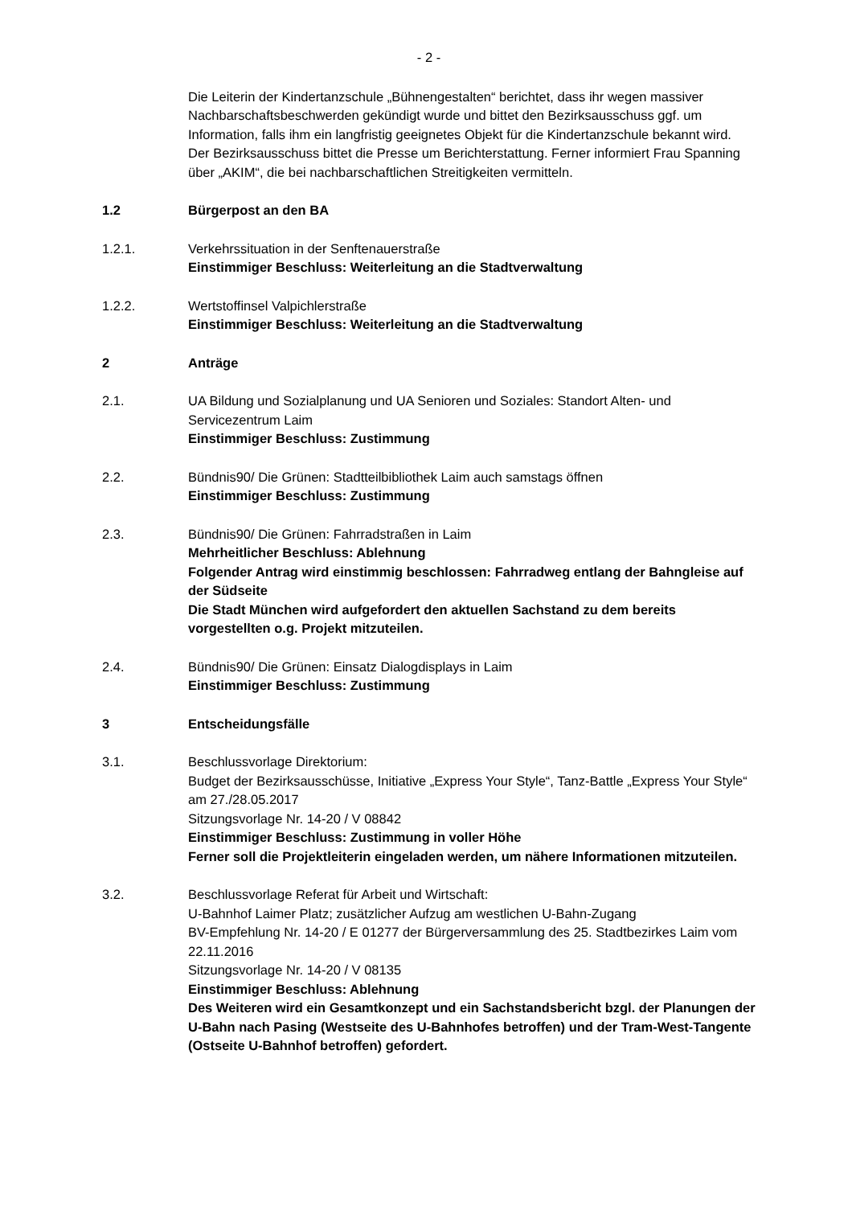- 2 -
Die Leiterin der Kindertanzschule „Bühnengestalten“ berichtet, dass ihr wegen massiver Nachbarschaftsbeschwerden gekündigt wurde und bittet den Bezirksausschuss ggf. um Information, falls ihm ein langfristig geeignetes Objekt für die Kindertanzschule bekannt wird.
Der Bezirksausschuss bittet die Presse um Berichterstattung. Ferner informiert Frau Spanning über „AKIM“, die bei nachbarschaftlichen Streitigkeiten vermitteln.
1.2 Bürgerpost an den BA
1.2.1. Verkehrssituation in der Senftenauerstraße
Einstimmiger Beschluss: Weiterleitung an die Stadtverwaltung
1.2.2. Wertstoffinsel Valpichlerstraße
Einstimmiger Beschluss: Weiterleitung an die Stadtverwaltung
2 Anträge
2.1. UA Bildung und Sozialplanung und UA Senioren und Soziales: Standort Alten- und Servicezentrum Laim
Einstimmiger Beschluss: Zustimmung
2.2. Bündnis90/ Die Grünen: Stadtteilbibliothek Laim auch samstags öffnen
Einstimmiger Beschluss: Zustimmung
2.3. Bündnis90/ Die Grünen: Fahrradstraßen in Laim
Mehrheitlicher Beschluss: Ablehnung
Folgender Antrag wird einstimmig beschlossen: Fahrradweg entlang der Bahngleise auf der Südseite
Die Stadt München wird aufgefordert den aktuellen Sachstand zu dem bereits vorgestellten o.g. Projekt mitzuteilen.
2.4. Bündnis90/ Die Grünen: Einsatz Dialogdisplays in Laim
Einstimmiger Beschluss: Zustimmung
3 Entscheidungsfälle
3.1. Beschlussvorlage Direktorium:
Budget der Bezirksausschüsse, Initiative „Express Your Style“, Tanz-Battle „Express Your Style“ am 27./28.05.2017
Sitzungsvorlage Nr. 14-20 / V 08842
Einstimmiger Beschluss: Zustimmung in voller Höhe
Ferner soll die Projektleiterin eingeladen werden, um nähere Informationen mitzuteilen.
3.2. Beschlussvorlage Referat für Arbeit und Wirtschaft:
U-Bahnhof Laimer Platz; zusätzlicher Aufzug am westlichen U-Bahn-Zugang
BV-Empfehlung Nr. 14-20 / E 01277 der Bürgerversammlung des 25. Stadtbezirkes Laim vom 22.11.2016
Sitzungsvorlage Nr. 14-20 / V 08135
Einstimmiger Beschluss: Ablehnung
Des Weiteren wird ein Gesamtkonzept und ein Sachstandsbericht bzgl. der Planungen der U-Bahn nach Pasing (Westseite des U-Bahnhofes betroffen) und der Tram-West-Tangente (Ostseite U-Bahnhof betroffen) gefordert.